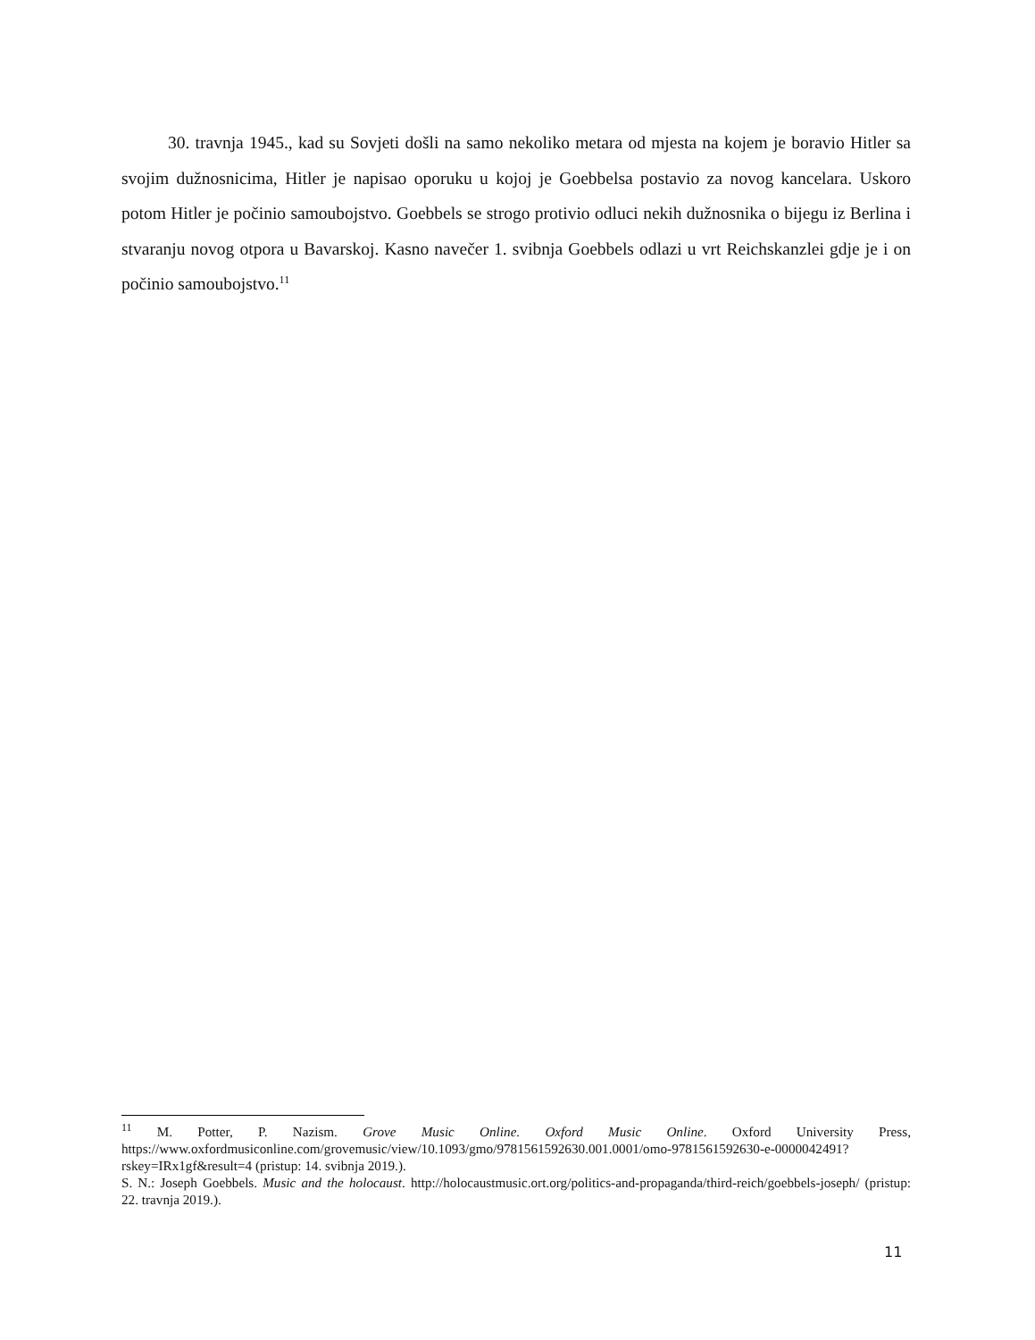30. travnja 1945., kad su Sovjeti došli na samo nekoliko metara od mjesta na kojem je boravio Hitler sa svojim dužnosnicima, Hitler je napisao oporuku u kojoj je Goebbelsa postavio za novog kancelara. Uskoro potom Hitler je počinio samoubojstvo. Goebbels se strogo protivio odluci nekih dužnosnika o bijegu iz Berlina i stvaranju novog otpora u Bavarskoj. Kasno navečer 1. svibnja Goebbels odlazi u vrt Reichskanzlei gdje je i on počinio samoubojstvo.<sup>11</sup>
<sup>11</sup> M. Potter, P. Nazism. Grove Music Online. Oxford Music Online. Oxford University Press, https://www.oxfordmusiconline.com/grovemusic/view/10.1093/gmo/9781561592630.001.0001/omo-9781561592630-e-0000042491?rskey=IRx1gf&result=4 (pristup: 14. svibnja 2019.).
S. N.: Joseph Goebbels. Music and the holocaust. http://holocaustmusic.ort.org/politics-and-propaganda/third-reich/goebbels-joseph/ (pristup: 22. travnja 2019.).
11